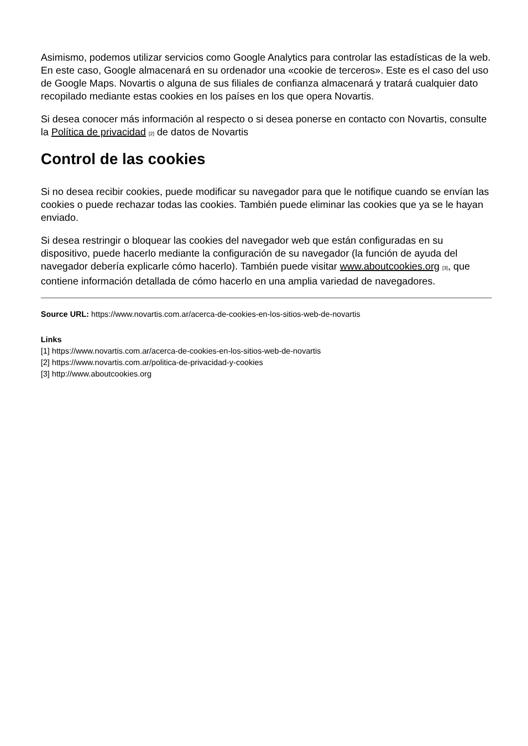Asimismo, podemos utilizar servicios como Google Analytics para controlar las estadísticas de la web. En este caso, Google almacenará en su ordenador una «cookie de terceros». Este es el caso del uso de Google Maps. Novartis o alguna de sus filiales de confianza almacenará y tratará cualquier dato recopilado mediante estas cookies en los países en los que opera Novartis.
Si desea conocer más información al respecto o si desea ponerse en contacto con Novartis, consulte la Política de privacidad [2] de datos de Novartis
Control de las cookies
Si no desea recibir cookies, puede modificar su navegador para que le notifique cuando se envían las cookies o puede rechazar todas las cookies. También puede eliminar las cookies que ya se le hayan enviado.
Si desea restringir o bloquear las cookies del navegador web que están configuradas en su dispositivo, puede hacerlo mediante la configuración de su navegador (la función de ayuda del navegador debería explicarle cómo hacerlo). También puede visitar www.aboutcookies.org [3], que contiene información detallada de cómo hacerlo en una amplia variedad de navegadores.
Source URL: https://www.novartis.com.ar/acerca-de-cookies-en-los-sitios-web-de-novartis
Links
[1] https://www.novartis.com.ar/acerca-de-cookies-en-los-sitios-web-de-novartis
[2] https://www.novartis.com.ar/politica-de-privacidad-y-cookies
[3] http://www.aboutcookies.org